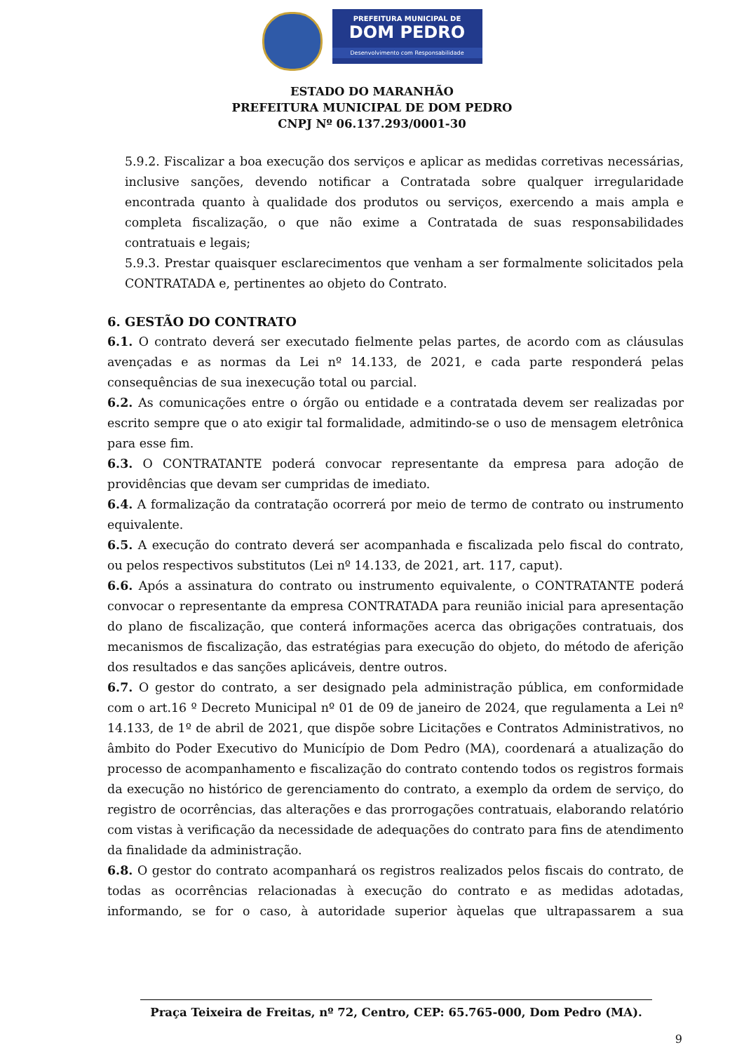PREFEITURA MUNICIPAL DE
DOM PEDRO
Desenvolvimento com Responsabilidade
ESTADO DO MARANHÃO
PREFEITURA MUNICIPAL DE DOM PEDRO
CNPJ Nº 06.137.293/0001-30
5.9.2. Fiscalizar a boa execução dos serviços e aplicar as medidas corretivas necessárias, inclusive sanções, devendo notificar a Contratada sobre qualquer irregularidade encontrada quanto à qualidade dos produtos ou serviços, exercendo a mais ampla e completa fiscalização, o que não exime a Contratada de suas responsabilidades contratuais e legais;
5.9.3. Prestar quaisquer esclarecimentos que venham a ser formalmente solicitados pela CONTRATADA e, pertinentes ao objeto do Contrato.
6. GESTÃO DO CONTRATO
6.1. O contrato deverá ser executado fielmente pelas partes, de acordo com as cláusulas avençadas e as normas da Lei nº 14.133, de 2021, e cada parte responderá pelas consequências de sua inexecução total ou parcial.
6.2. As comunicações entre o órgão ou entidade e a contratada devem ser realizadas por escrito sempre que o ato exigir tal formalidade, admitindo-se o uso de mensagem eletrônica para esse fim.
6.3. O CONTRATANTE poderá convocar representante da empresa para adoção de providências que devam ser cumpridas de imediato.
6.4. A formalização da contratação ocorrerá por meio de termo de contrato ou instrumento equivalente.
6.5. A execução do contrato deverá ser acompanhada e fiscalizada pelo fiscal do contrato, ou pelos respectivos substitutos (Lei nº 14.133, de 2021, art. 117, caput).
6.6. Após a assinatura do contrato ou instrumento equivalente, o CONTRATANTE poderá convocar o representante da empresa CONTRATADA para reunião inicial para apresentação do plano de fiscalização, que conterá informações acerca das obrigações contratuais, dos mecanismos de fiscalização, das estratégias para execução do objeto, do método de aferição dos resultados e das sanções aplicáveis, dentre outros.
6.7. O gestor do contrato, a ser designado pela administração pública, em conformidade com o art.16 º Decreto Municipal nº 01 de 09 de janeiro de 2024, que regulamenta a Lei nº 14.133, de 1º de abril de 2021, que dispõe sobre Licitações e Contratos Administrativos, no âmbito do Poder Executivo do Município de Dom Pedro (MA), coordenará a atualização do processo de acompanhamento e fiscalização do contrato contendo todos os registros formais da execução no histórico de gerenciamento do contrato, a exemplo da ordem de serviço, do registro de ocorrências, das alterações e das prorrogações contratuais, elaborando relatório com vistas à verificação da necessidade de adequações do contrato para fins de atendimento da finalidade da administração.
6.8. O gestor do contrato acompanhará os registros realizados pelos fiscais do contrato, de todas as ocorrências relacionadas à execução do contrato e as medidas adotadas, informando, se for o caso, à autoridade superior àquelas que ultrapassarem a sua
Praça Teixeira de Freitas, nº 72, Centro, CEP: 65.765-000, Dom Pedro (MA).
9